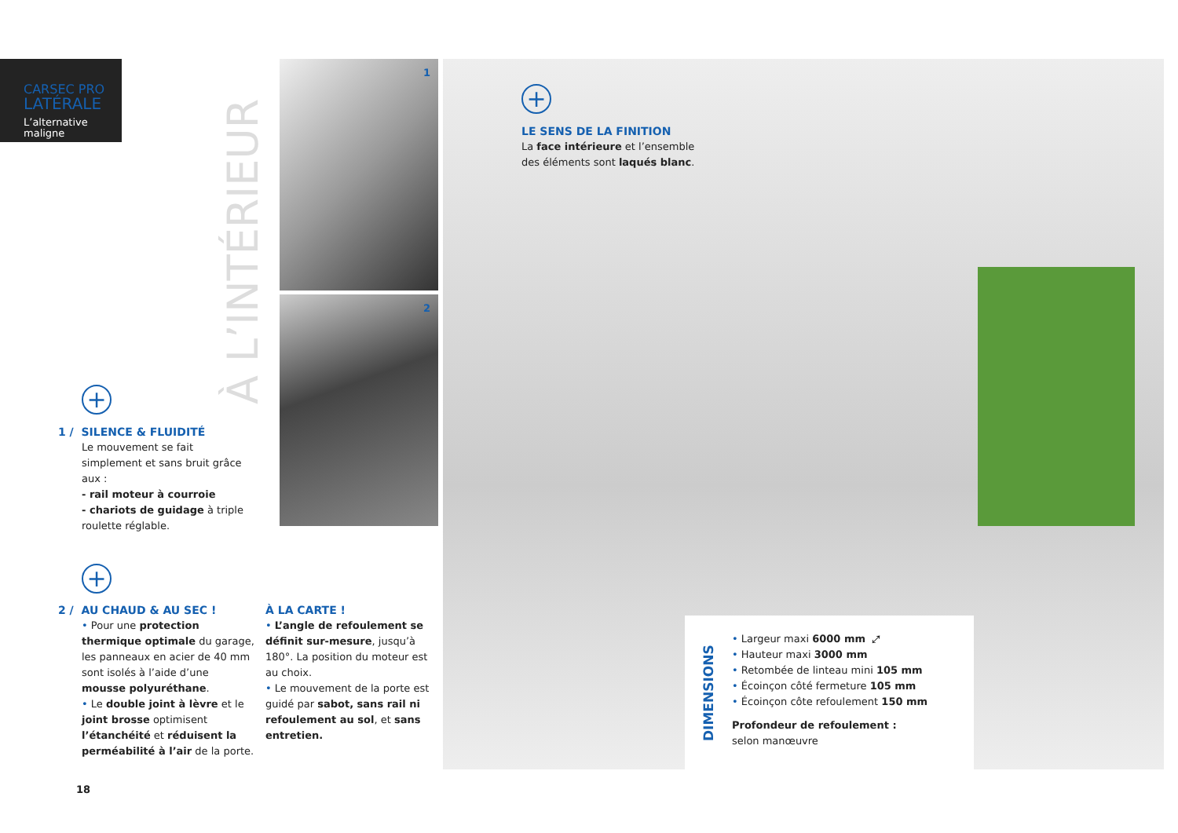CARSEC PRO
LATÉRALE
L’alternative
maligne
À L’INTÉRIEUR
1
2
+
LE SENS DE LA FINITION
La face intérieure et l’ensemble des éléments sont laqués blanc.
+
1 / SILENCE & FLUIDITÉ
Le mouvement se fait simplement et sans bruit grâce aux :
- rail moteur à courroie
- chariots de guidage à triple roulette réglable.
+
2 / AU CHAUD & AU SEC !
• Pour une protection thermique optimale du garage, les panneaux en acier de 40 mm sont isolés à l’aide d’une mousse polyuréthane.
• Le double joint à lèvre et le joint brosse optimisent l’étanchéité et réduisent la perméabilité à l’air de la porte.
À LA CARTE !
• L’angle de refoulement se définit sur-mesure, jusqu’à 180°. La position du moteur est au choix.
• Le mouvement de la porte est guidé par sabot, sans rail ni refoulement au sol, et sans entretien.
DIMENSIONS
• Largeur maxi 6000 mm ⤢
• Hauteur maxi 3000 mm
• Retombée de linteau mini 105 mm
• Écoinçon côté fermeture 105 mm
• Écoinçon côte refoulement 150 mm
Profondeur de refoulement :
selon manœuvre
18